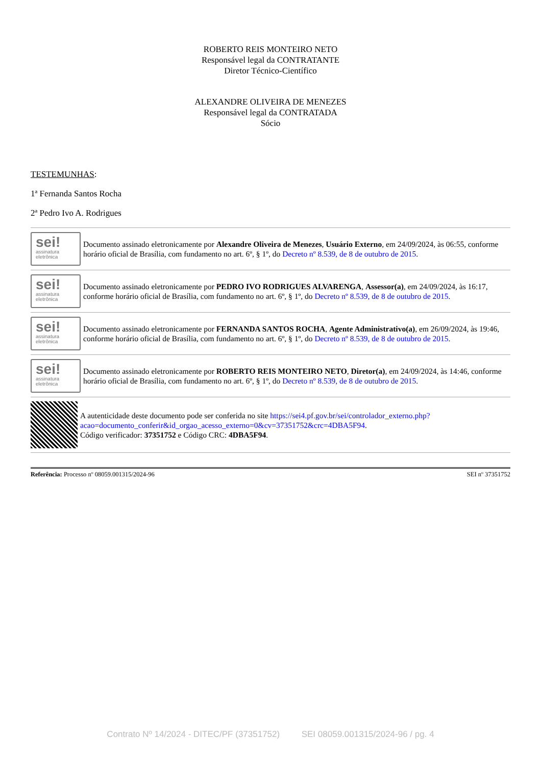ROBERTO REIS MONTEIRO NETO
Responsável legal da CONTRATANTE
Diretor Técnico-Científico
ALEXANDRE OLIVEIRA DE MENEZES
Responsável legal da CONTRATADA
Sócio
TESTEMUNHAS:
1ª Fernanda Santos Rocha
2ª Pedro Ivo A. Rodrigues
sei!
assinatura
eletrônica
Documento assinado eletronicamente por Alexandre Oliveira de Menezes, Usuário Externo, em 24/09/2024, às 06:55, conforme horário oficial de Brasília, com fundamento no art. 6º, § 1º, do Decreto nº 8.539, de 8 de outubro de 2015.
sei!
assinatura
eletrônica
Documento assinado eletronicamente por PEDRO IVO RODRIGUES ALVARENGA, Assessor(a), em 24/09/2024, às 16:17, conforme horário oficial de Brasília, com fundamento no art. 6º, § 1º, do Decreto nº 8.539, de 8 de outubro de 2015.
sei!
assinatura
eletrônica
Documento assinado eletronicamente por FERNANDA SANTOS ROCHA, Agente Administrativo(a), em 26/09/2024, às 19:46, conforme horário oficial de Brasília, com fundamento no art. 6º, § 1º, do Decreto nº 8.539, de 8 de outubro de 2015.
sei!
assinatura
eletrônica
Documento assinado eletronicamente por ROBERTO REIS MONTEIRO NETO, Diretor(a), em 24/09/2024, às 14:46, conforme horário oficial de Brasília, com fundamento no art. 6º, § 1º, do Decreto nº 8.539, de 8 de outubro de 2015.
A autenticidade deste documento pode ser conferida no site https://sei4.pf.gov.br/sei/controlador_externo.php?acao=documento_conferir&id_orgao_acesso_externo=0&cv=37351752&crc=4DBA5F94.
Código verificador: 37351752 e Código CRC: 4DBA5F94.
Referência: Processo nº 08059.001315/2024-96 SEI nº 37351752
Contrato Nº 14/2024 - DITEC/PF (37351752) SEI 08059.001315/2024-96 / pg. 4